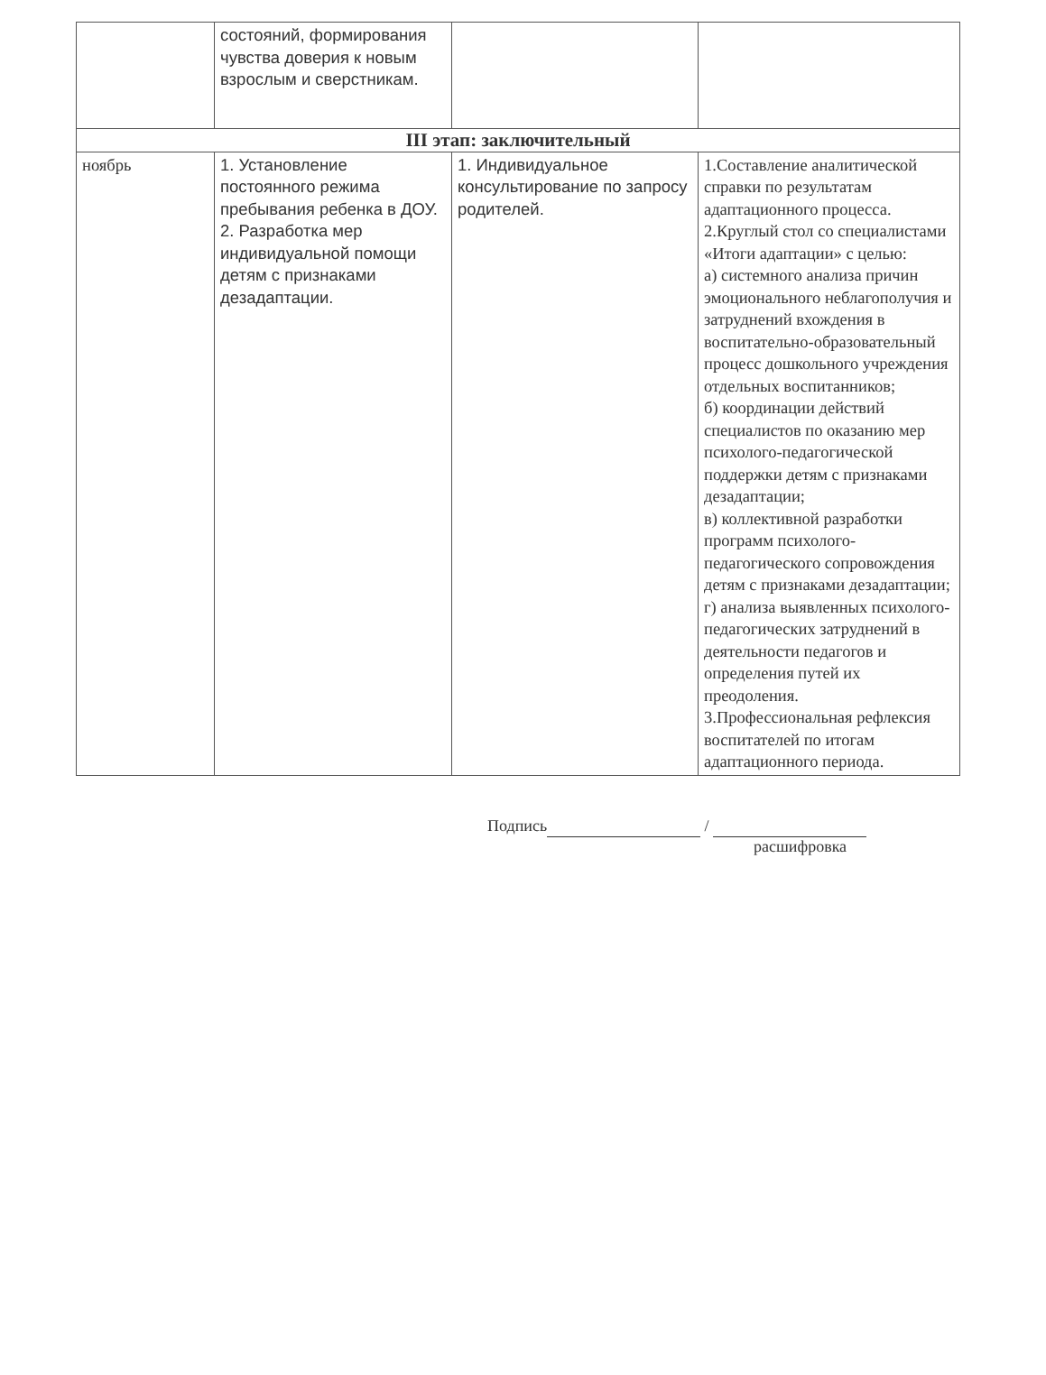| | состояний, формирования чувства доверия к новым взрослым и сверстникам. | | |
| III этап: заключительный | | | |
| ноябрь | 1. Установление постоянного режима пребывания ребенка в ДОУ. 2. Разработка мер индивидуальной помощи детям с признаками дезадаптации. | 1. Индивидуальное консультирование по запросу родителей. | 1.Составление аналитической справки по результатам адаптационного процесса. 2.Круглый стол со специалистами «Итоги адаптации» с целью: а) системного анализа причин эмоционального неблагополучия и затруднений вхождения в воспитательно-образовательный процесс дошкольного учреждения отдельных воспитанников; б) координации действий специалистов по оказанию мер психолого-педагогической поддержки детям с признаками дезадаптации; в) коллективной разработки программ психолого-педагогического сопровождения детям с признаками дезадаптации; г) анализа выявленных психолого-педагогических затруднений в деятельности педагогов и определения путей их преодоления. 3.Профессиональная рефлексия воспитателей по итогам адаптационного периода. |
Подпись /
расшифровка